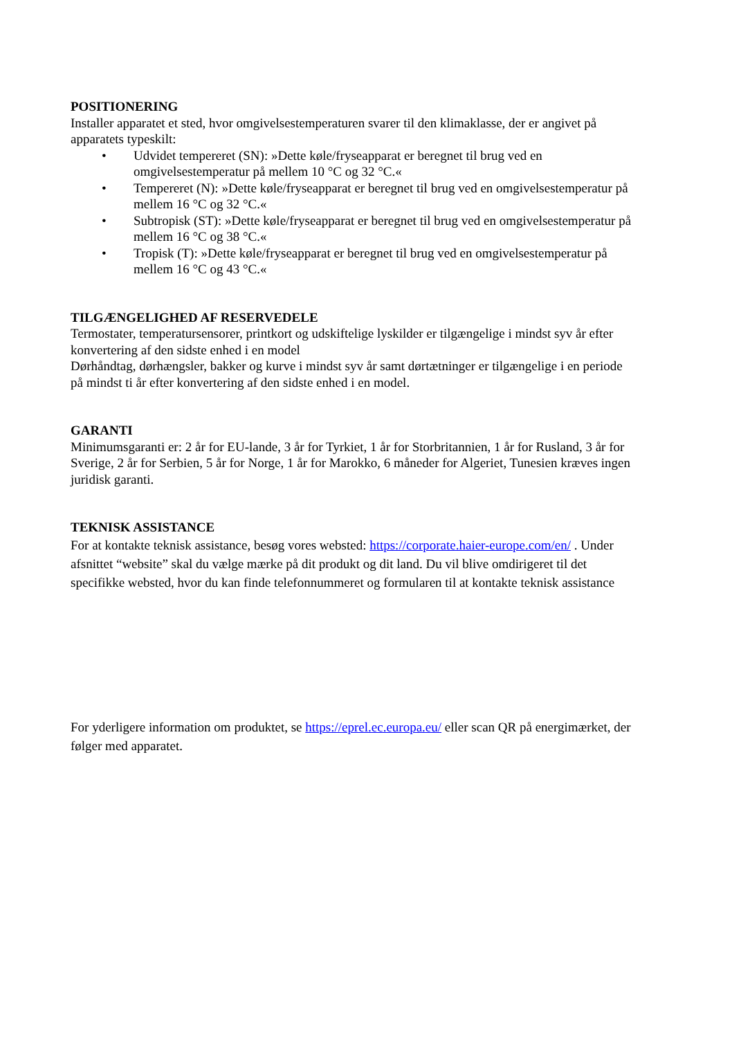POSITIONERING
Installer apparatet et sted, hvor omgivelsestemperaturen svarer til den klimaklasse, der er angivet på apparatets typeskilt:
• Udvidet tempereret (SN): »Dette køle/fryseapparat er beregnet til brug ved en omgivelsestemperatur på mellem 10 °C og 32 °C.«
• Tempereret (N): »Dette køle/fryseapparat er beregnet til brug ved en omgivelsestemperatur på mellem 16 °C og 32 °C.«
• Subtropisk (ST): »Dette køle/fryseapparat er beregnet til brug ved en omgivelsestemperatur på mellem 16 °C og 38 °C.«
• Tropisk (T): »Dette køle/fryseapparat er beregnet til brug ved en omgivelsestemperatur på mellem 16 °C og 43 °C.«
TILGÆNGELIGHED AF RESERVEDELE
Termostater, temperatursensorer, printkort og udskiftelige lyskilder er tilgængelige i mindst syv år efter konvertering af den sidste enhed i en model
Dørhåndtag, dørhængsler, bakker og kurve i mindst syv år samt dørtætninger er tilgængelige i en periode på mindst ti år efter konvertering af den sidste enhed i en model.
GARANTI
Minimumsgaranti er: 2 år for EU-lande, 3 år for Tyrkiet, 1 år for Storbritannien, 1 år for Rusland, 3 år for Sverige, 2 år for Serbien, 5 år for Norge, 1 år for Marokko, 6 måneder for Algeriet, Tunesien kræves ingen juridisk garanti.
TEKNISK ASSISTANCE
For at kontakte teknisk assistance, besøg vores websted: https://corporate.haier-europe.com/en/ . Under afsnittet “website” skal du vælge mærke på dit produkt og dit land. Du vil blive omdirigeret til det specifikke websted, hvor du kan finde telefonnummeret og formularen til at kontakte teknisk assistance
For yderligere information om produktet, se https://eprel.ec.europa.eu/ eller scan QR på energimærket, der følger med apparatet.